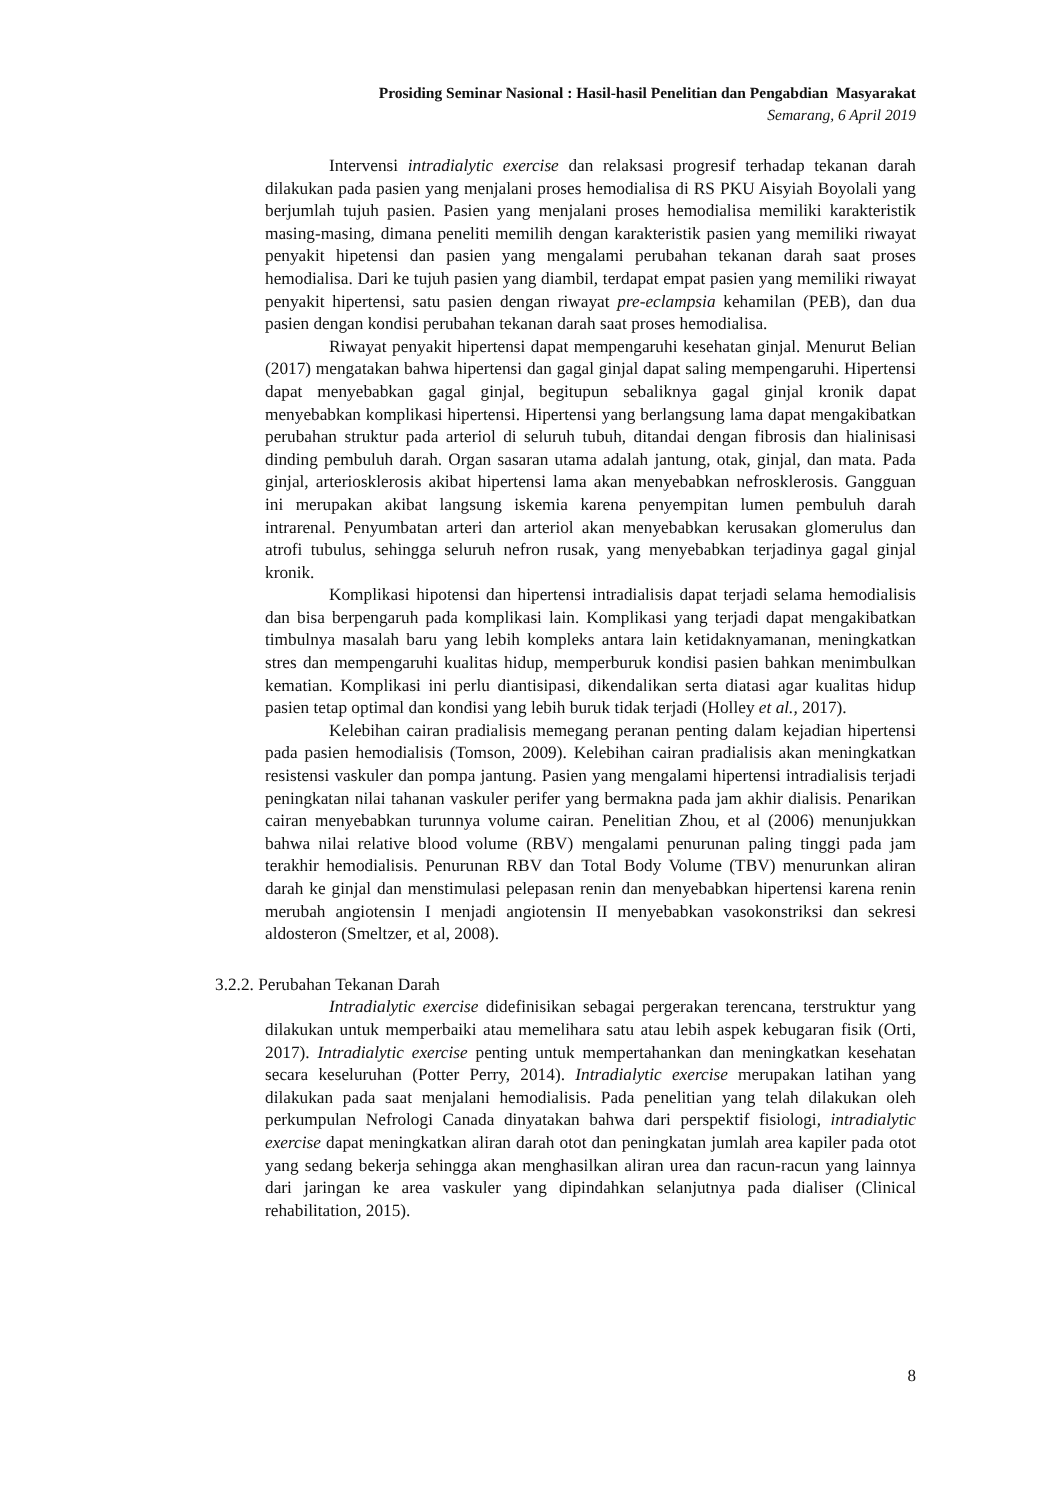Prosiding Seminar Nasional : Hasil-hasil Penelitian dan Pengabdian Masyarakat
Semarang, 6 April 2019
Intervensi intradialytic exercise dan relaksasi progresif terhadap tekanan darah dilakukan pada pasien yang menjalani proses hemodialisa di RS PKU Aisyiah Boyolali yang berjumlah tujuh pasien. Pasien yang menjalani proses hemodialisa memiliki karakteristik masing-masing, dimana peneliti memilih dengan karakteristik pasien yang memiliki riwayat penyakit hipetensi dan pasien yang mengalami perubahan tekanan darah saat proses hemodialisa. Dari ke tujuh pasien yang diambil, terdapat empat pasien yang memiliki riwayat penyakit hipertensi, satu pasien dengan riwayat pre-eclampsia kehamilan (PEB), dan dua pasien dengan kondisi perubahan tekanan darah saat proses hemodialisa.
Riwayat penyakit hipertensi dapat mempengaruhi kesehatan ginjal. Menurut Belian (2017) mengatakan bahwa hipertensi dan gagal ginjal dapat saling mempengaruhi. Hipertensi dapat menyebabkan gagal ginjal, begitupun sebaliknya gagal ginjal kronik dapat menyebabkan komplikasi hipertensi. Hipertensi yang berlangsung lama dapat mengakibatkan perubahan struktur pada arteriol di seluruh tubuh, ditandai dengan fibrosis dan hialinisasi dinding pembuluh darah. Organ sasaran utama adalah jantung, otak, ginjal, dan mata. Pada ginjal, arteriosklerosis akibat hipertensi lama akan menyebabkan nefrosklerosis. Gangguan ini merupakan akibat langsung iskemia karena penyempitan lumen pembuluh darah intrarenal. Penyumbatan arteri dan arteriol akan menyebabkan kerusakan glomerulus dan atrofi tubulus, sehingga seluruh nefron rusak, yang menyebabkan terjadinya gagal ginjal kronik.
Komplikasi hipotensi dan hipertensi intradialisis dapat terjadi selama hemodialisis dan bisa berpengaruh pada komplikasi lain. Komplikasi yang terjadi dapat mengakibatkan timbulnya masalah baru yang lebih kompleks antara lain ketidaknyamanan, meningkatkan stres dan mempengaruhi kualitas hidup, memperburuk kondisi pasien bahkan menimbulkan kematian. Komplikasi ini perlu diantisipasi, dikendalikan serta diatasi agar kualitas hidup pasien tetap optimal dan kondisi yang lebih buruk tidak terjadi (Holley et al., 2017).
Kelebihan cairan pradialisis memegang peranan penting dalam kejadian hipertensi pada pasien hemodialisis (Tomson, 2009). Kelebihan cairan pradialisis akan meningkatkan resistensi vaskuler dan pompa jantung. Pasien yang mengalami hipertensi intradialisis terjadi peningkatan nilai tahanan vaskuler perifer yang bermakna pada jam akhir dialisis. Penarikan cairan menyebabkan turunnya volume cairan. Penelitian Zhou, et al (2006) menunjukkan bahwa nilai relative blood volume (RBV) mengalami penurunan paling tinggi pada jam terakhir hemodialisis. Penurunan RBV dan Total Body Volume (TBV) menurunkan aliran darah ke ginjal dan menstimulasi pelepasan renin dan menyebabkan hipertensi karena renin merubah angiotensin I menjadi angiotensin II menyebabkan vasokonstriksi dan sekresi aldosteron (Smeltzer, et al, 2008).
3.2.2. Perubahan Tekanan Darah
Intradialytic exercise didefinisikan sebagai pergerakan terencana, terstruktur yang dilakukan untuk memperbaiki atau memelihara satu atau lebih aspek kebugaran fisik (Orti, 2017). Intradialytic exercise penting untuk mempertahankan dan meningkatkan kesehatan secara keseluruhan (Potter Perry, 2014). Intradialytic exercise merupakan latihan yang dilakukan pada saat menjalani hemodialisis. Pada penelitian yang telah dilakukan oleh perkumpulan Nefrologi Canada dinyatakan bahwa dari perspektif fisiologi, intradialytic exercise dapat meningkatkan aliran darah otot dan peningkatan jumlah area kapiler pada otot yang sedang bekerja sehingga akan menghasilkan aliran urea dan racun-racun yang lainnya dari jaringan ke area vaskuler yang dipindahkan selanjutnya pada dialiser (Clinical rehabilitation, 2015).
8